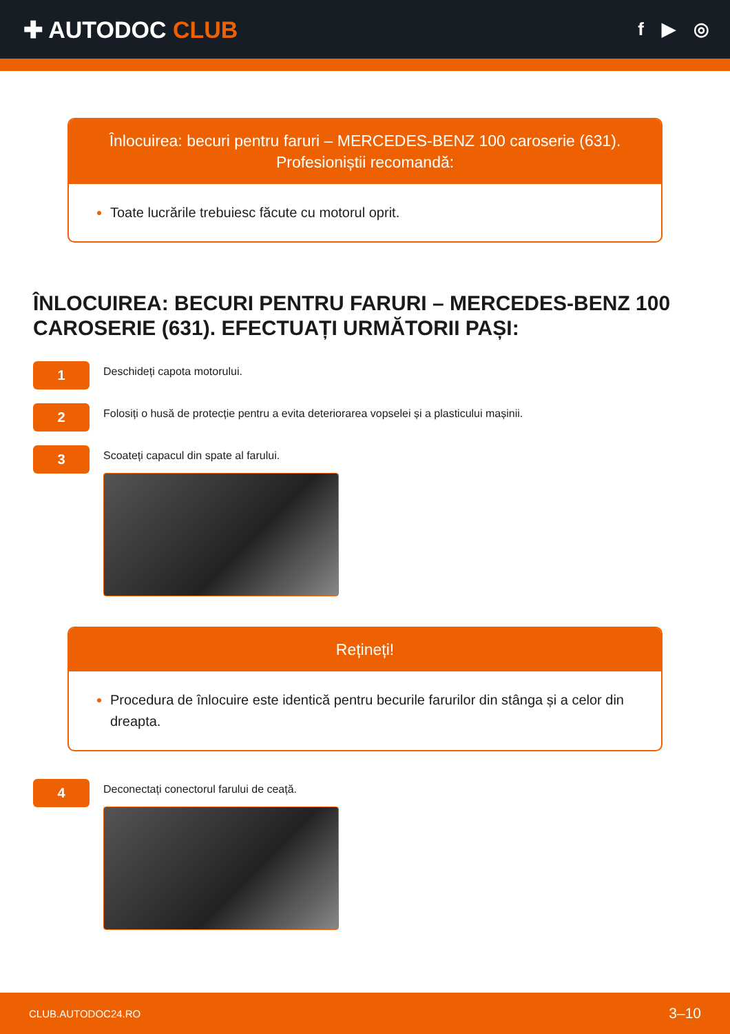✚ AUTODOC CLUB
f ▶ ◎
Înlocuirea: becuri pentru faruri – MERCEDES-BENZ 100 caroserie (631).
Profesioniștii recomandă:
Toate lucrările trebuiesc făcute cu motorul oprit.
ÎNLOCUIREA: BECURI PENTRU FARURI – MERCEDES-BENZ 100 CAROSERIE (631). EFECTUAȚI URMĂTORII PAȘI:
1
Deschideți capota motorului.
2
Folosiți o husă de protecție pentru a evita deteriorarea vopselei și a plasticului mașinii.
3
Scoateți capacul din spate al farului.
Rețineți!
Procedura de înlocuire este identică pentru becurile farurilor din stânga și a celor din dreapta.
4
Deconectați conectorul farului de ceață.
CLUB.AUTODOC24.RO 3–10